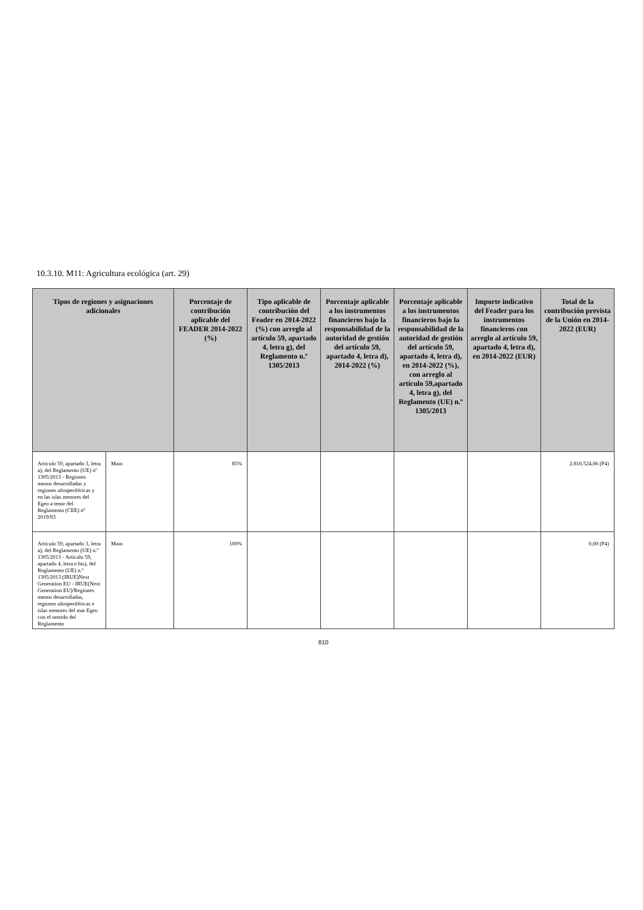10.3.10. M11: Agricultura ecológica (art. 29)
| Tipos de regiones y asignaciones adicionales | | Porcentaje de contribución aplicable del FEADER 2014-2022 (%) | Tipo aplicable de contribución del Feader en 2014-2022 (%) con arreglo al artículo 59, apartado 4, letra g), del Reglamento n.º 1305/2013 | Porcentaje aplicable a los instrumentos financieros bajo la responsabilidad de la autoridad de gestión del artículo 59, apartado 4, letra d), 2014-2022 (%) | Porcentaje aplicable a los instrumentos financieros bajo la responsabilidad de la autoridad de gestión del artículo 59, apartado 4, letra d), en 2014-2022 (%), con arreglo al artículo 59,apartado 4, letra g), del Reglamento (UE) n.º 1305/2013 | Importe indicativo del Feader para los instrumentos financieros con arreglo al artículo 59, apartado 4, letra d), en 2014-2022 (EUR) | Total de la contribución prevista de la Unión en 2014-2022 (EUR) |
| --- | --- | --- | --- | --- | --- | --- | --- |
| Artículo 59, apartado 3, letra a), del Reglamento (UE) nº 1305/2013 - Regiones menos desarrolladas y regiones ultraperiféricas y en las islas menores del Egeo a tenor del Reglamento (CEE) nº 2019/93 | Main | 85% | | | | | 2.816.524,06 (P4) |
| Artículo 59, apartado 3, letra a), del Reglamento (UE) n.º 1305/2013 - Artículo 59, apartado 4, letra e bis), del Reglamento (UE) n.º 1305/2013 (IRUE)Next Generation EU - IRUE(Next Generation EU)/Regiones menos desarrolladas, regiones ultraperiféricas e islas menores del mar Egeo con el sentido del Reglamento | Main | 100% | | | | | 0,00 (P4) |
810